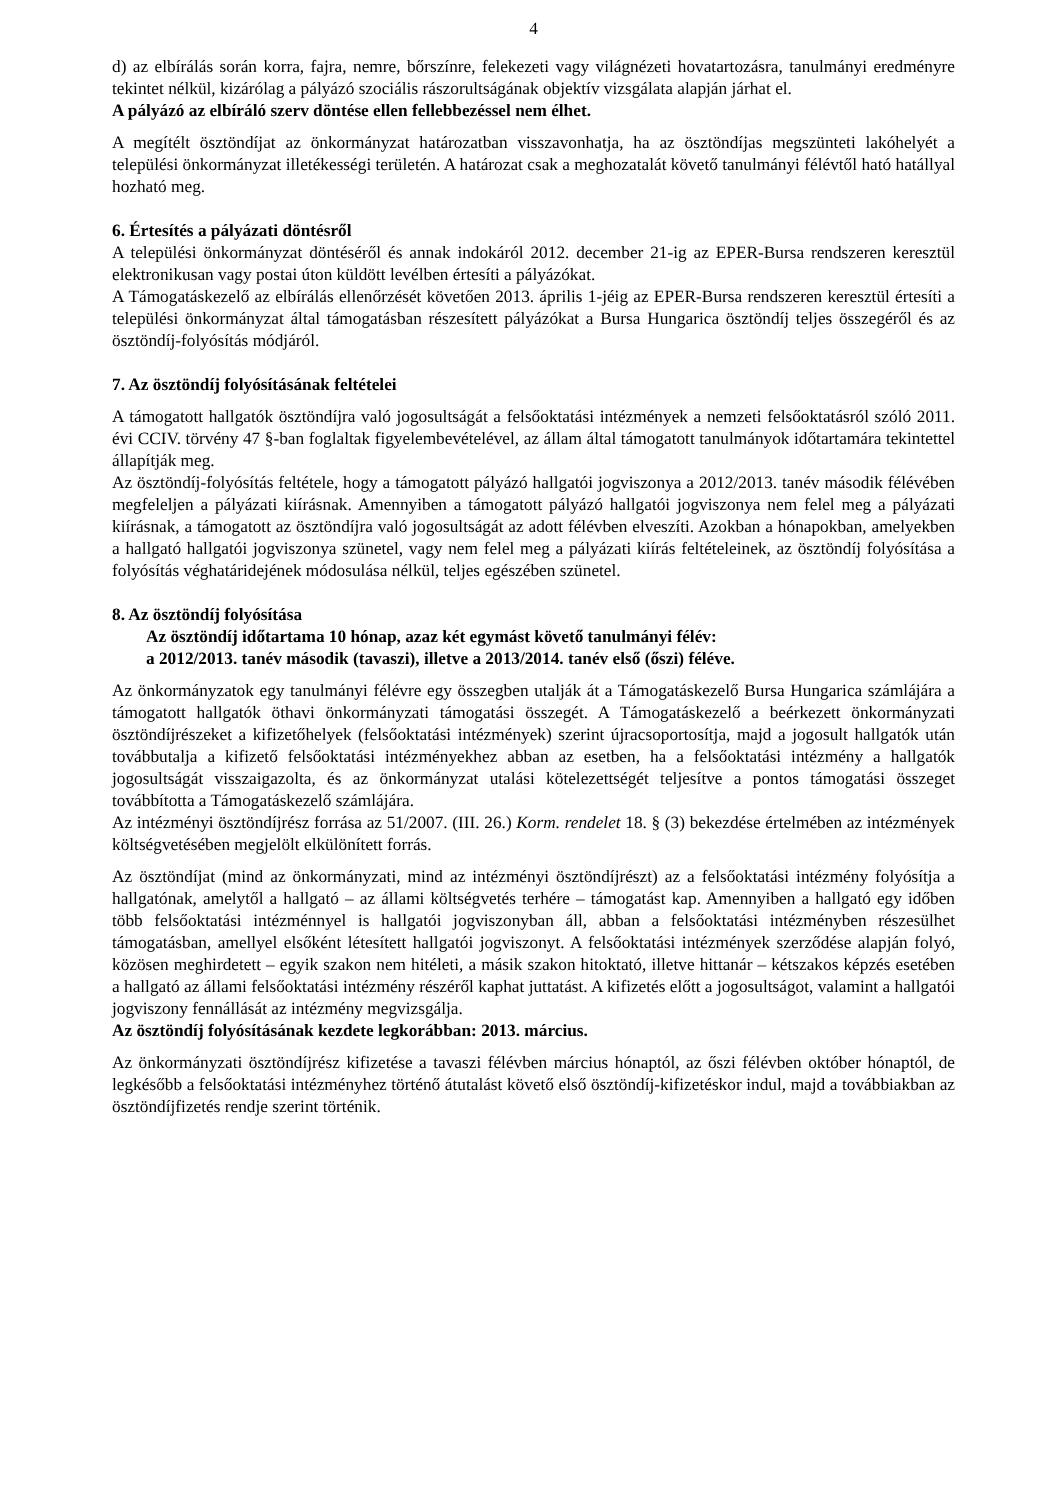4
d) az elbírálás során korra, fajra, nemre, bőrszínre, felekezeti vagy világnézeti hovatartozásra, tanulmányi eredményre tekintet nélkül, kizárólag a pályázó szociális rászorultságának objektív vizsgálata alapján járhat el.
A pályázó az elbíráló szerv döntése ellen fellebbezéssel nem élhet.
A megítélt ösztöndíjat az önkormányzat határozatban visszavonhatja, ha az ösztöndíjas megszünteti lakóhelyét a települési önkormányzat illetékességi területén. A határozat csak a meghozatalát követő tanulmányi félévtől ható hatállyal hozható meg.
6. Értesítés a pályázati döntésről
A települési önkormányzat döntéséről és annak indokáról 2012. december 21-ig az EPER-Bursa rendszeren keresztül elektronikusan vagy postai úton küldött levélben értesíti a pályázókat.
A Támogatáskezelő az elbírálás ellenőrzését követően 2013. április 1-jéig az EPER-Bursa rendszeren keresztül értesíti a települési önkormányzat által támogatásban részesített pályázókat a Bursa Hungarica ösztöndíj teljes összegéről és az ösztöndíj-folyósítás módjáról.
7. Az ösztöndíj folyósításának feltételei
A támogatott hallgatók ösztöndíjra való jogosultságát a felsőoktatási intézmények a nemzeti felsőoktatásról szóló 2011. évi CCIV. törvény 47 §-ban foglaltak figyelembevételével, az állam által támogatott tanulmányok időtartamára tekintettel állapítják meg.
Az ösztöndíj-folyósítás feltétele, hogy a támogatott pályázó hallgatói jogviszonya a 2012/2013. tanév második félévében megfeleljen a pályázati kiírásnak. Amennyiben a támogatott pályázó hallgatói jogviszonya nem felel meg a pályázati kiírásnak, a támogatott az ösztöndíjra való jogosultságát az adott félévben elveszíti. Azokban a hónapokban, amelyekben a hallgató hallgatói jogviszonya szünetel, vagy nem felel meg a pályázati kiírás feltételeinek, az ösztöndíj folyósítása a folyósítás véghatáridejének módosulása nélkül, teljes egészében szünetel.
8. Az ösztöndíj folyósítása
Az ösztöndíj időtartama 10 hónap, azaz két egymást követő tanulmányi félév:
a 2012/2013. tanév második (tavaszi), illetve a 2013/2014. tanév első (őszi) féléve.
Az önkormányzatok egy tanulmányi félévre egy összegben utalják át a Támogatáskezelő Bursa Hungarica számlájára a támogatott hallgatók öthavi önkormányzati támogatási összegét. A Támogatáskezelő a beérkezett önkormányzati ösztöndíjrészeket a kifizetőhelyek (felsőoktatási intézmények) szerint újracsoportosítja, majd a jogosult hallgatók után továbbutalja a kifizető felsőoktatási intézményekhez abban az esetben, ha a felsőoktatási intézmény a hallgatók jogosultságát visszaigazolta, és az önkormányzat utalási kötelezettségét teljesítve a pontos támogatási összeget továbbította a Támogatáskezelő számlájára.
Az intézményi ösztöndíjrész forrása az 51/2007. (III. 26.) Korm. rendelet 18. § (3) bekezdése értelmében az intézmények költségvetésében megjelölt elkülönített forrás.
Az ösztöndíjat (mind az önkormányzati, mind az intézményi ösztöndíjrészt) az a felsőoktatási intézmény folyósítja a hallgatónak, amelytől a hallgató – az állami költségvetés terhére – támogatást kap. Amennyiben a hallgató egy időben több felsőoktatási intézménnyel is hallgatói jogviszonyban áll, abban a felsőoktatási intézményben részesülhet támogatásban, amellyel elsőként létesített hallgatói jogviszonyt. A felsőoktatási intézmények szerződése alapján folyó, közösen meghirdetett – egyik szakon nem hitéleti, a másik szakon hitoktató, illetve hittanár – kétszakos képzés esetében a hallgató az állami felsőoktatási intézmény részéről kaphat juttatást. A kifizetés előtt a jogosultságot, valamint a hallgatói jogviszony fennállását az intézmény megvizsgálja.
Az ösztöndíj folyósításának kezdete legkorábban: 2013. március.
Az önkormányzati ösztöndíjrész kifizetése a tavaszi félévben március hónaptól, az őszi félévben október hónaptól, de legkésőbb a felsőoktatási intézményhez történő átutalást követő első ösztöndíj-kifizetéskor indul, majd a továbbiakban az ösztöndíjfizetés rendje szerint történik.